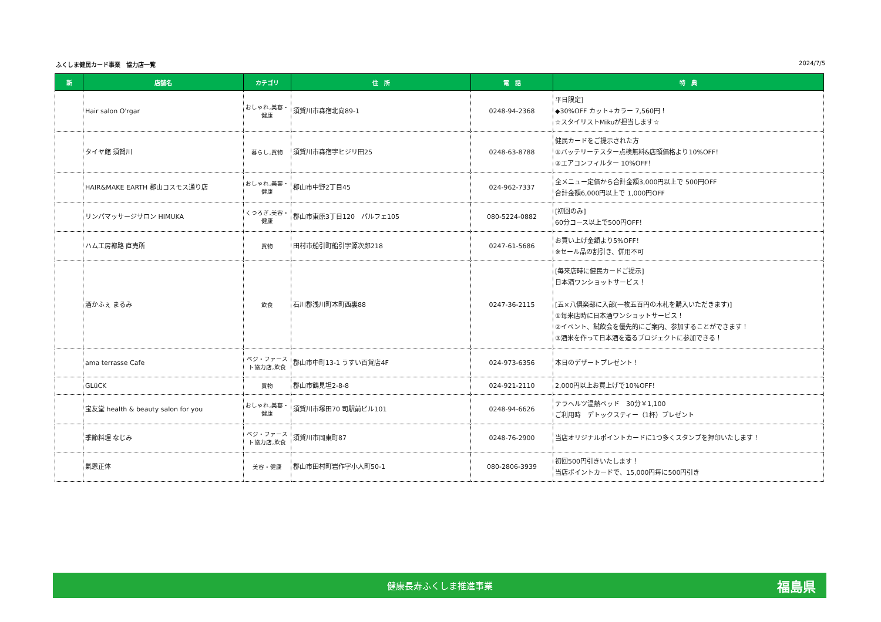ふくしま健民カード事業　協力店一覧 2024/7/5
| 新 | 店舗名 | カテゴリ | 住 所 | 電 話 | 特 典 |
| --- | --- | --- | --- | --- | --- |
| | Hair salon O'rgar | おしゃれ,美容・健康 | 須賀川市森宿北向89-1 | 0248-94-2368 | 平日限定] ◆30%OFF カット+カラー 7,560円！ ☆スタイリストMikuが担当します☆ |
| | タイヤ館 須賀川 | 暮らし,買物 | 須賀川市森宿字ヒジリ田25 | 0248-63-8788 | 健民カードをご提示された方 ①バッテリーテスター点検無料&店頭価格より10%OFF！ ②エアコンフィルター 10%OFF！ |
| | HAIR&MAKE EARTH 郡山コスモス通り店 | おしゃれ,美容・健康 | 郡山市中野2丁目45 | 024-962-7337 | 全メニュー定価から合計金額3,000円以上で 500円OFF 合計金額6,000円以上で 1,000円OFF |
| | リンパマッサージサロン HIMUKA | くつろぎ,美容・健康 | 郡山市東原3丁目120 パルフェ105 | 080-5224-0882 | [初回のみ] 60分コース以上で500円OFF！ |
| | ハム工房都路 直売所 | 買物 | 田村市船引町船引字源次郎218 | 0247-61-5686 | お買い上げ金額より5%OFF！ ※セール品の割引き、併用不可 |
| | 酒かふぇ まるみ | 飲食 | 石川郡浅川町本町西裏88 | 0247-36-2115 | [毎来店時に健民カードご提示] 日本酒ワンショットサービス！ [五×八倶楽部に入部(一枚五百円の木札を購入いただきます)] ①毎来店時に日本酒ワンショットサービス！ ②イベント、試飲会を優先的にご案内、参加することができます！ ③酒米を作って日本酒を造るプロジェクトに参加できる！ |
| | ama terrasse Cafe | ベジ・ファースト協力店,飲食 | 郡山市中町13-1 うすい百貨店4F | 024-973-6356 | 本日のデザートプレゼント！ |
| | GLüCK | 買物 | 郡山市鶴見坦2-8-8 | 024-921-2110 | 2,000円以上お買上げで10%OFF！ |
| | 宝友堂 health & beauty salon for you | おしゃれ,美容・健康 | 須賀川市塚田70 司駅前ビル101 | 0248-94-6626 | テラヘルツ温熱ベッド 30分￥1,100 ご利用時 デトックスティー（1杯）プレゼント |
| | 季節料理 なじみ | ベジ・ファースト協力店,飲食 | 須賀川市岡東町87 | 0248-76-2900 | 当店オリジナルポイントカードに1つ多くスタンプを押印いたします！ |
| | 氣恩正体 | 美容・健康 | 郡山市田村町岩作字小人町50-1 | 080-2806-3939 | 初回500円引きいたします！ 当店ポイントカードで、15,000円毎に500円引き |
健康長寿ふくしま推進事業 福島県